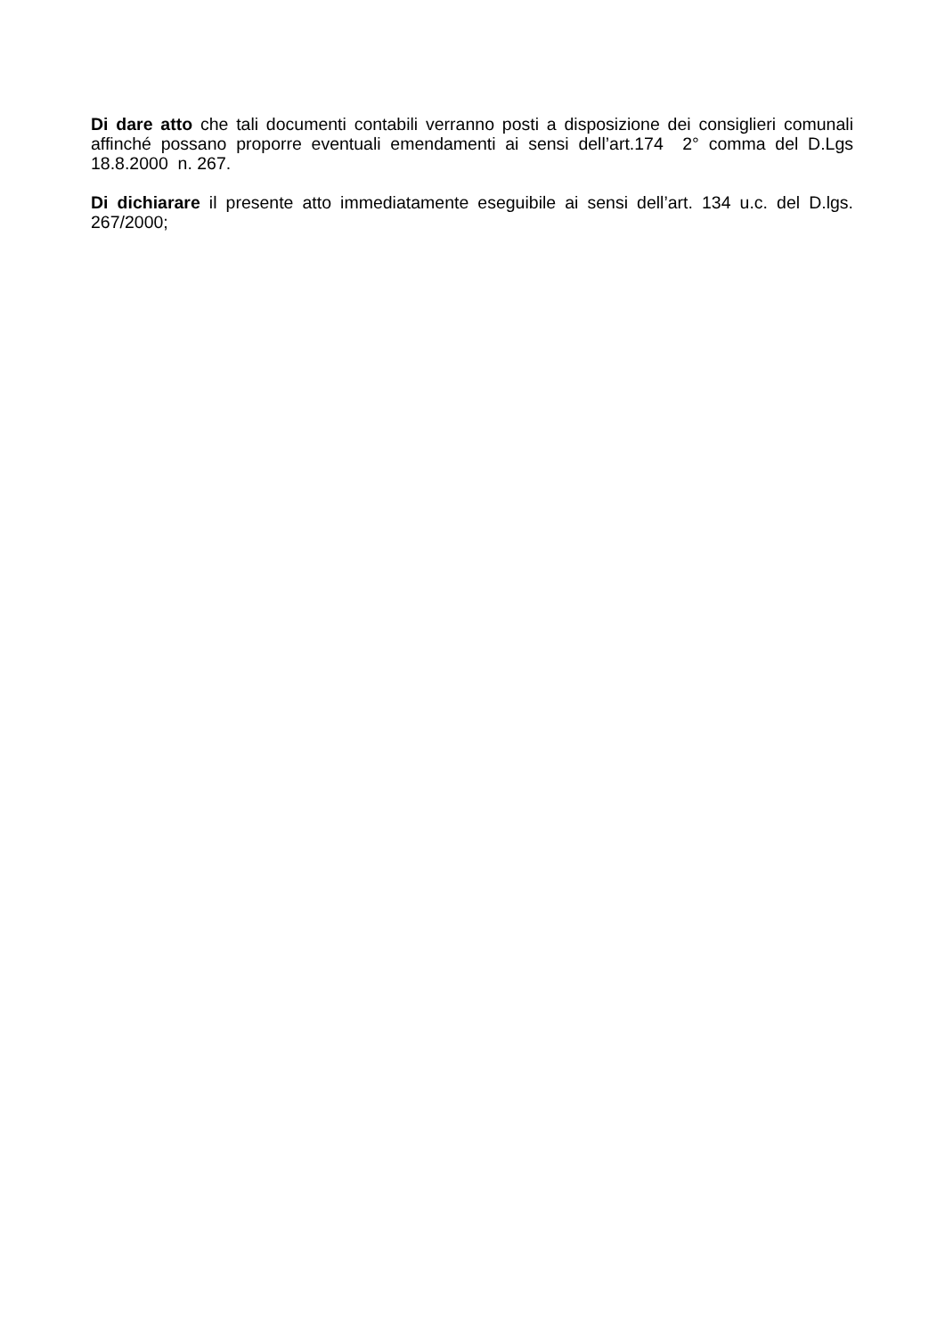Di dare atto che tali documenti contabili verranno posti a disposizione dei consiglieri comunali affinché possano proporre eventuali emendamenti ai sensi dell’art.174 2° comma del D.Lgs 18.8.2000 n. 267.
Di dichiarare il presente atto immediatamente eseguibile ai sensi dell’art. 134 u.c. del D.lgs. 267/2000;